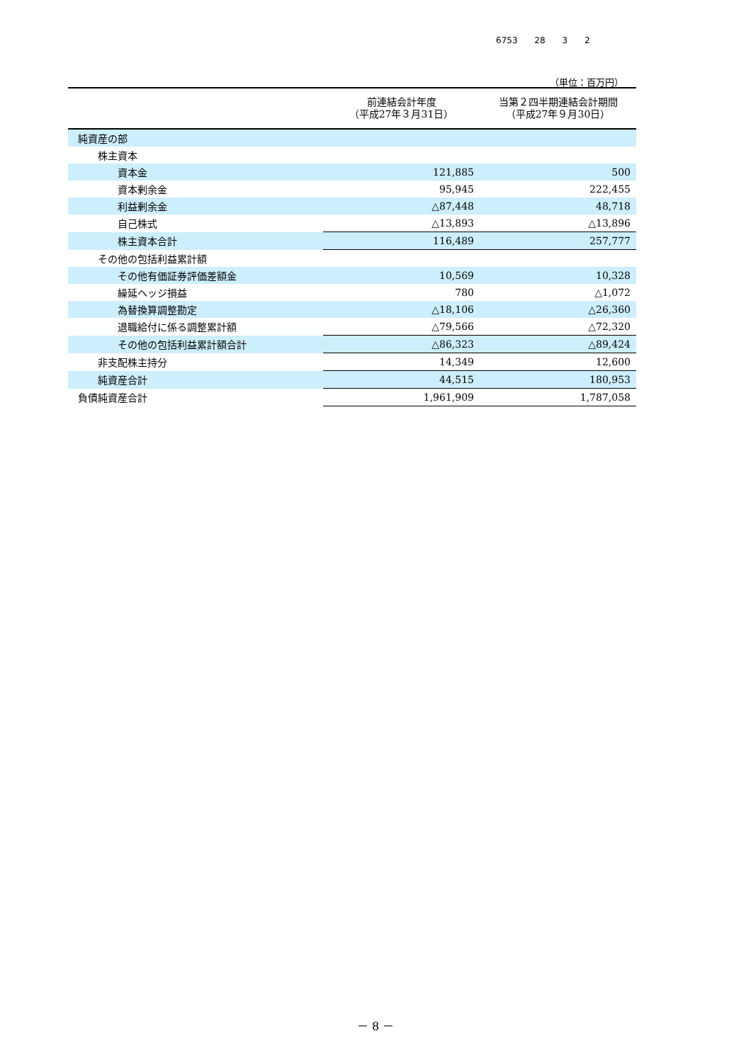6753 28 3 2
（単位：百万円）
| | 前連結会計年度 （平成27年３月31日） | 当第２四半期連結会計期間 （平成27年９月30日） |
| --- | --- | --- |
| 純資産の部 | | |
| 株主資本 | | |
| 資本金 | 121,885 | 500 |
| 資本剰余金 | 95,945 | 222,455 |
| 利益剰余金 | △87,448 | 48,718 |
| 自己株式 | △13,893 | △13,896 |
| 株主資本合計 | 116,489 | 257,777 |
| その他の包括利益累計額 | | |
| その他有価証券評価差額金 | 10,569 | 10,328 |
| 繰延ヘッジ損益 | 780 | △1,072 |
| 為替換算調整勘定 | △18,106 | △26,360 |
| 退職給付に係る調整累計額 | △79,566 | △72,320 |
| その他の包括利益累計額合計 | △86,323 | △89,424 |
| 非支配株主持分 | 14,349 | 12,600 |
| 純資産合計 | 44,515 | 180,953 |
| 負債純資産合計 | 1,961,909 | 1,787,058 |
－ 8 －